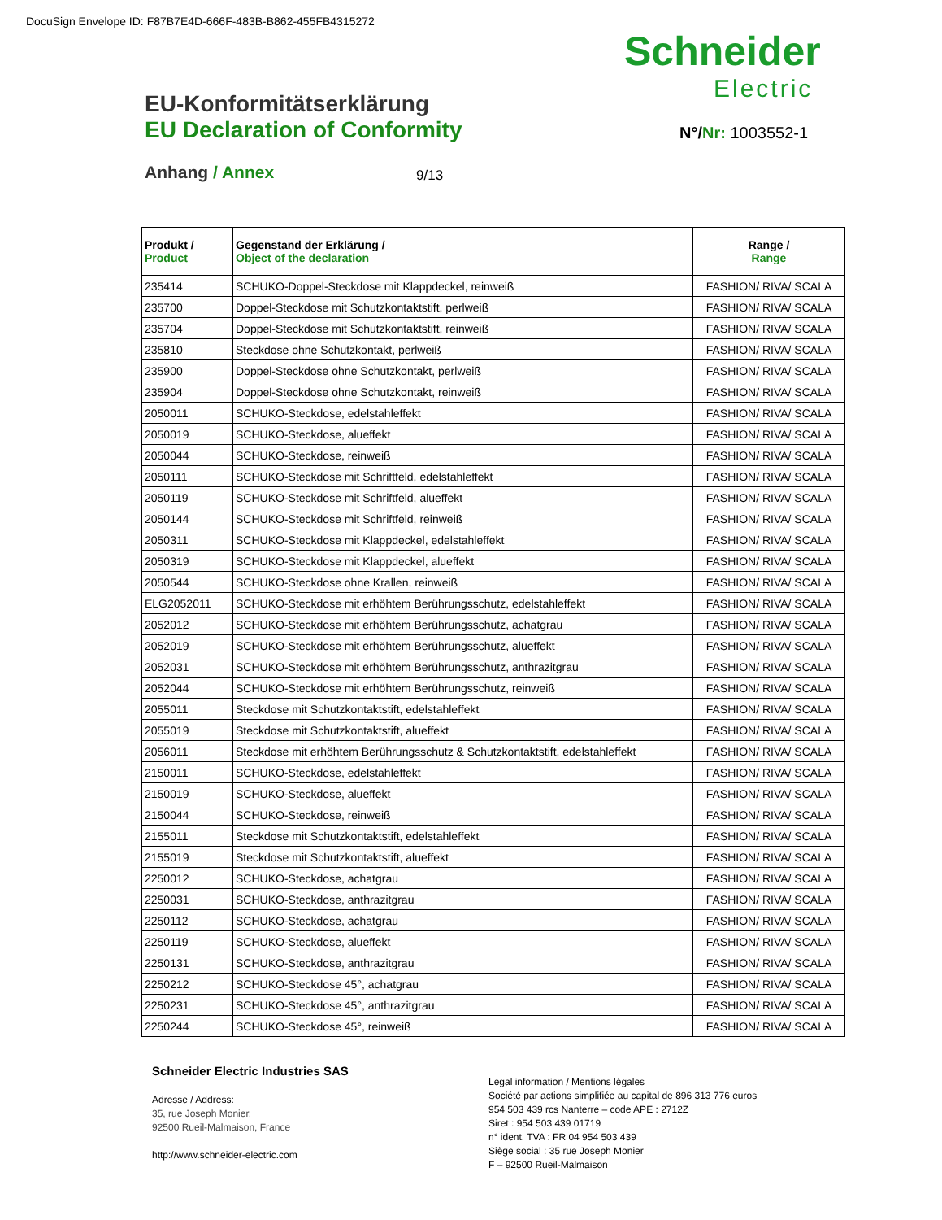DocuSign Envelope ID: F87B7E4D-666F-483B-B862-455FB4315272
Schneider
Electric
EU-Konformitätserklärung
EU Declaration of Conformity
N°/Nr: 1003552-1
Anhang / Annex 9/13
| Produkt / Product | Gegenstand der Erklärung / Object of the declaration | Range / Range |
| --- | --- | --- |
| 235414 | SCHUKO-Doppel-Steckdose mit Klappdeckel, reinweiß | FASHION/ RIVA/ SCALA |
| 235700 | Doppel-Steckdose mit Schutzkontaktstift, perlweiß | FASHION/ RIVA/ SCALA |
| 235704 | Doppel-Steckdose mit Schutzkontaktstift, reinweiß | FASHION/ RIVA/ SCALA |
| 235810 | Steckdose ohne Schutzkontakt, perlweiß | FASHION/ RIVA/ SCALA |
| 235900 | Doppel-Steckdose ohne Schutzkontakt, perlweiß | FASHION/ RIVA/ SCALA |
| 235904 | Doppel-Steckdose ohne Schutzkontakt, reinweiß | FASHION/ RIVA/ SCALA |
| 2050011 | SCHUKO-Steckdose, edelstahleffekt | FASHION/ RIVA/ SCALA |
| 2050019 | SCHUKO-Steckdose, alueffekt | FASHION/ RIVA/ SCALA |
| 2050044 | SCHUKO-Steckdose, reinweiß | FASHION/ RIVA/ SCALA |
| 2050111 | SCHUKO-Steckdose mit Schriftfeld, edelstahleffekt | FASHION/ RIVA/ SCALA |
| 2050119 | SCHUKO-Steckdose mit Schriftfeld, alueffekt | FASHION/ RIVA/ SCALA |
| 2050144 | SCHUKO-Steckdose mit Schriftfeld, reinweiß | FASHION/ RIVA/ SCALA |
| 2050311 | SCHUKO-Steckdose mit Klappdeckel, edelstahleffekt | FASHION/ RIVA/ SCALA |
| 2050319 | SCHUKO-Steckdose mit Klappdeckel, alueffekt | FASHION/ RIVA/ SCALA |
| 2050544 | SCHUKO-Steckdose ohne Krallen, reinweiß | FASHION/ RIVA/ SCALA |
| ELG2052011 | SCHUKO-Steckdose mit erhöhtem Berührungsschutz, edelstahleffekt | FASHION/ RIVA/ SCALA |
| 2052012 | SCHUKO-Steckdose mit erhöhtem Berührungsschutz, achatgrau | FASHION/ RIVA/ SCALA |
| 2052019 | SCHUKO-Steckdose mit erhöhtem Berührungsschutz, alueffekt | FASHION/ RIVA/ SCALA |
| 2052031 | SCHUKO-Steckdose mit erhöhtem Berührungsschutz, anthrazitgrau | FASHION/ RIVA/ SCALA |
| 2052044 | SCHUKO-Steckdose mit erhöhtem Berührungsschutz, reinweiß | FASHION/ RIVA/ SCALA |
| 2055011 | Steckdose mit Schutzkontaktstift, edelstahleffekt | FASHION/ RIVA/ SCALA |
| 2055019 | Steckdose mit Schutzkontaktstift, alueffekt | FASHION/ RIVA/ SCALA |
| 2056011 | Steckdose mit erhöhtem Berührungsschutz & Schutzkontaktstift, edelstahleffekt | FASHION/ RIVA/ SCALA |
| 2150011 | SCHUKO-Steckdose, edelstahleffekt | FASHION/ RIVA/ SCALA |
| 2150019 | SCHUKO-Steckdose, alueffekt | FASHION/ RIVA/ SCALA |
| 2150044 | SCHUKO-Steckdose, reinweiß | FASHION/ RIVA/ SCALA |
| 2155011 | Steckdose mit Schutzkontaktstift, edelstahleffekt | FASHION/ RIVA/ SCALA |
| 2155019 | Steckdose mit Schutzkontaktstift, alueffekt | FASHION/ RIVA/ SCALA |
| 2250012 | SCHUKO-Steckdose, achatgrau | FASHION/ RIVA/ SCALA |
| 2250031 | SCHUKO-Steckdose, anthrazitgrau | FASHION/ RIVA/ SCALA |
| 2250112 | SCHUKO-Steckdose, achatgrau | FASHION/ RIVA/ SCALA |
| 2250119 | SCHUKO-Steckdose, alueffekt | FASHION/ RIVA/ SCALA |
| 2250131 | SCHUKO-Steckdose, anthrazitgrau | FASHION/ RIVA/ SCALA |
| 2250212 | SCHUKO-Steckdose 45°, achatgrau | FASHION/ RIVA/ SCALA |
| 2250231 | SCHUKO-Steckdose 45°, anthrazitgrau | FASHION/ RIVA/ SCALA |
| 2250244 | SCHUKO-Steckdose 45°, reinweiß | FASHION/ RIVA/ SCALA |
Schneider Electric Industries SAS
Adresse / Address:
35, rue Joseph Monier,
92500 Rueil-Malmaison, France
http://www.schneider-electric.com
Legal information / Mentions légales
Société par actions simplifiée au capital de 896 313 776 euros
954 503 439 rcs Nanterre – code APE : 2712Z
Siret : 954 503 439 01719
n° ident. TVA : FR 04 954 503 439
Siège social : 35 rue Joseph Monier
F – 92500 Rueil-Malmaison